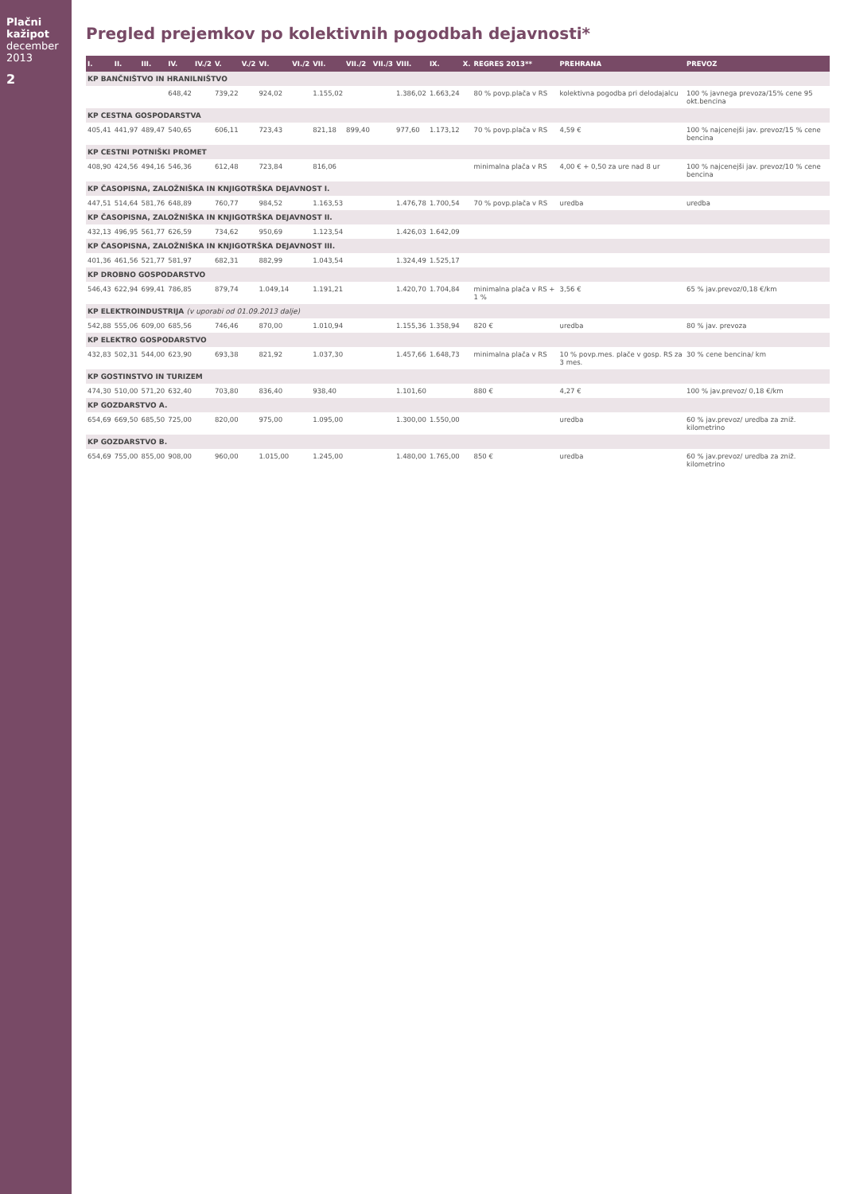Plačni kažipot december 2013
2
Pregled prejemkov po kolektivnih pogodbah dejavnosti*
| I. | II. | III. | IV. | IV./2 | V. | V./2 | VI. | VI./2 | VII. | VII./2 | VII./3 | VIII. | IX. | X. | REGRES 2013** | PREHRANA | PREVOZ |
| --- | --- | --- | --- | --- | --- | --- | --- | --- | --- | --- | --- | --- | --- | --- | --- | --- | --- |
| KP BANČNIŠTVO IN HRANILNIŠTVO | | | | | | | | | | | | | | | | | |
| | | | 648,42 | | 739,22 | | 924,02 | | 1.155,02 | | | 1.386,02 | 1.663,24 | | 80 % povp.plača v RS | kolektivna pogodba pri delodajalcu | 100 % javnega prevoza/15% cene 95 okt.bencina |
| KP CESTNA GOSPODARSTVA | | | | | | | | | | | | | | | | | |
| 405,41 | 441,97 | 489,47 | 540,65 | | 606,11 | | 723,43 | | 821,18 | 899,40 | | 977,60 | 1.173,12 | | 70 % povp.plača v RS | 4,59 € | 100 % najcenejši jav. prevoz/15 % cene bencina |
| KP CESTNI POTNIŠKI PROMET | | | | | | | | | | | | | | | | | |
| 408,90 | 424,56 | 494,16 | 546,36 | | 612,48 | | 723,84 | | 816,06 | | | | | | minimalna plača v RS | 4,00 € + 0,50 za ure nad 8 ur | 100 % najcenejši jav. prevoz/10 % cene bencina |
| KP ČASOPISNA, ZALOŽNIŠKA IN KNJIGOTRŠKA DEJAVNOST I. | | | | | | | | | | | | | | | | | |
| 447,51 | 514,64 | 581,76 | 648,89 | | 760,77 | | 984,52 | | 1.163,53 | | | 1.476,78 | 1.700,54 | | 70 % povp.plača v RS | uredba | uredba |
| KP ČASOPISNA, ZALOŽNIŠKA IN KNJIGOTRŠKA DEJAVNOST II. | | | | | | | | | | | | | | | | | |
| 432,13 | 496,95 | 561,77 | 626,59 | | 734,62 | | 950,69 | | 1.123,54 | | | 1.426,03 | 1.642,09 | | | | |
| KP ČASOPISNA, ZALOŽNIŠKA IN KNJIGOTRŠKA DEJAVNOST III. | | | | | | | | | | | | | | | | | |
| 401,36 | 461,56 | 521,77 | 581,97 | | 682,31 | | 882,99 | | 1.043,54 | | | 1.324,49 | 1.525,17 | | | | |
| KP DROBNO GOSPODARSTVO | | | | | | | | | | | | | | | | | |
| 546,43 | 622,94 | 699,41 | 786,85 | | 879,74 | | 1.049,14 | | 1.191,21 | | | 1.420,70 | 1.704,84 | | minimalna plača v RS + 1 % | 3,56 € | 65 % jav.prevoz/0,18 €/km |
| KP ELEKTROINDUSTRIJA (v uporabi od 01.09.2013 dalje) | | | | | | | | | | | | | | | | | |
| 542,88 | 555,06 | 609,00 | 685,56 | | 746,46 | | 870,00 | | 1.010,94 | | | 1.155,36 | 1.358,94 | | 820 € | uredba | 80 % jav. prevoza |
| KP ELEKTRO GOSPODARSTVO | | | | | | | | | | | | | | | | | |
| 432,83 | 502,31 | 544,00 | 623,90 | | 693,38 | | 821,92 | | 1.037,30 | | | 1.457,66 | 1.648,73 | | minimalna plača v RS | 10 % povp.mes. plače v gosp. RS za 3 mes. | 30 % cene bencina/ km |
| KP GOSTINSTVO IN TURIZEM | | | | | | | | | | | | | | | | | |
| 474,30 | 510,00 | 571,20 | 632,40 | | 703,80 | | 836,40 | | 938,40 | | | 1.101,60 | | | 880 € | 4,27 € | 100 % jav.prevoz/ 0,18 €/km |
| KP GOZDARSTVO A. | | | | | | | | | | | | | | | | | |
| 654,69 | 669,50 | 685,50 | 725,00 | | 820,00 | | 975,00 | | 1.095,00 | | | 1.300,00 | 1.550,00 | | | uredba | 60 % jav.prevoz/ uredba za zniž. kilometrino |
| KP GOZDARSTVO B. | | | | | | | | | | | | | | | | | |
| 654,69 | 755,00 | 855,00 | 908,00 | | 960,00 | | 1.015,00 | | 1.245,00 | | | 1.480,00 | 1.765,00 | | 850 € | uredba | 60 % jav.prevoz/ uredba za zniž. kilometrino |